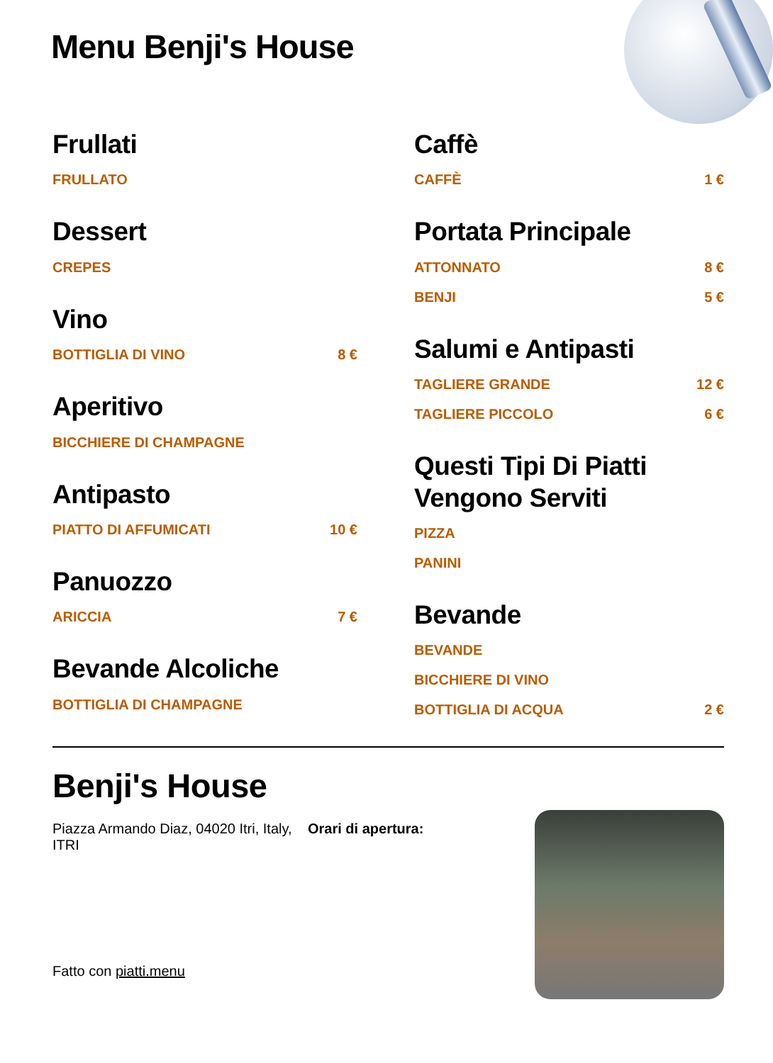Menu Benji's House
Frullati
FRULLATO
Dessert
CREPES
Vino
BOTTIGLIA DI VINO 8 €
Aperitivo
BICCHIERE DI CHAMPAGNE
Antipasto
PIATTO DI AFFUMICATI 10 €
Panuozzo
ARICCIA 7 €
Bevande Alcoliche
BOTTIGLIA DI CHAMPAGNE
Caffè
CAFFÈ 1 €
Portata Principale
ATTONNATO 8 €
BENJI 5 €
Salumi e Antipasti
TAGLIERE GRANDE 12 €
TAGLIERE PICCOLO 6 €
Questi Tipi Di Piatti Vengono Serviti
PIZZA
PANINI
Bevande
BEVANDE
BICCHIERE DI VINO
BOTTIGLIA DI ACQUA 2 €
Benji's House
Piazza Armando Diaz, 04020 Itri, Italy, ITRI
Orari di apertura:
Fatto con piatti.menu